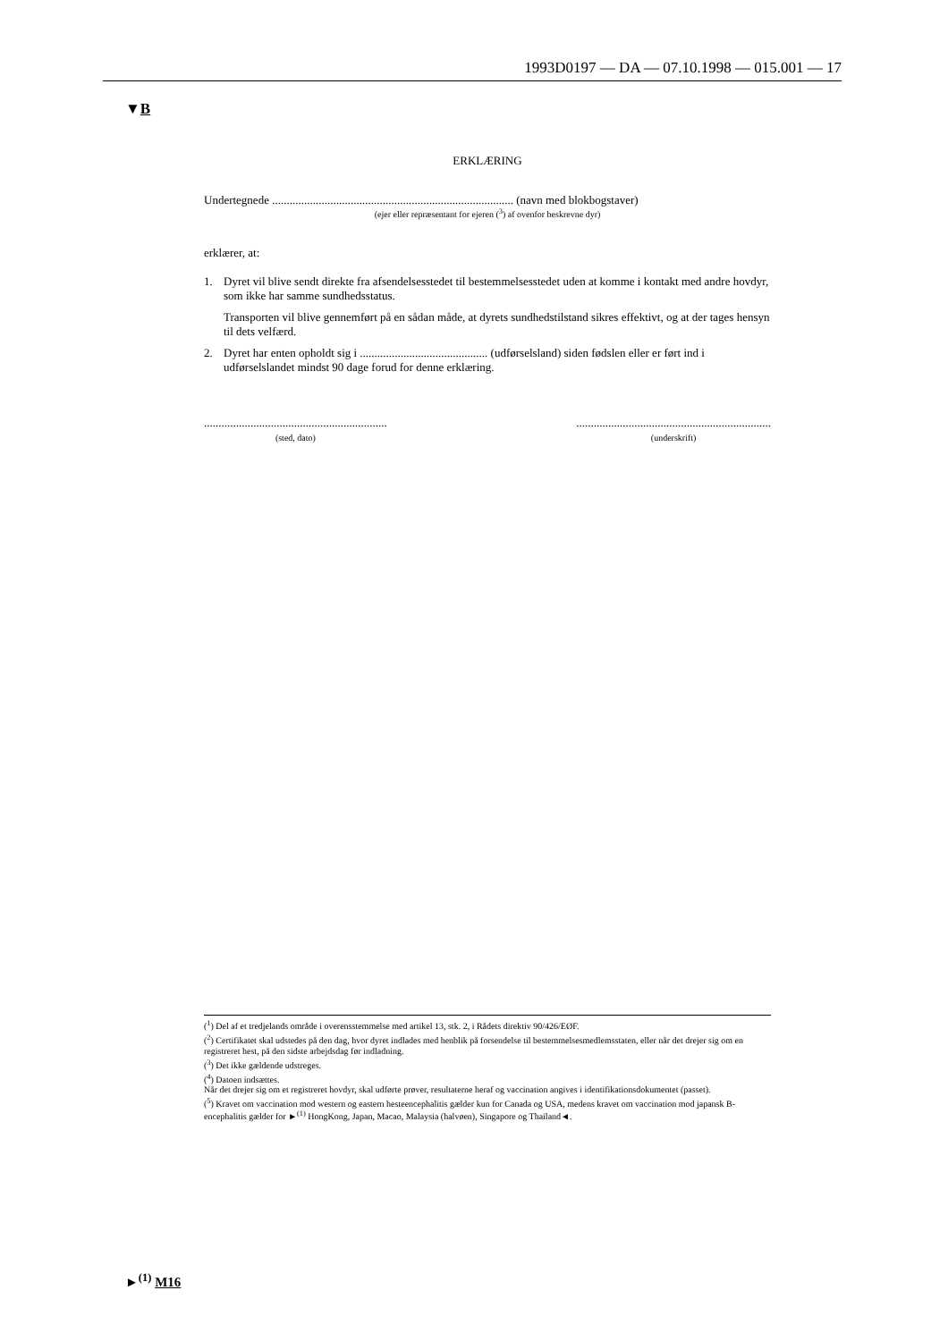1993D0197 — DA — 07.10.1998 — 015.001 — 17
▼B
ERKLÆRING
Undertegnede ................................................................................... (navn med blokbogstaver)
(ejer eller repræsentant for ejeren (<sup>3</sup>) af ovenfor beskrevne dyr)
erklærer, at:
1. Dyret vil blive sendt direkte fra afsendelsesstedet til bestemmelsesstedet uden at komme i kontakt med andre hovdyr, som ikke har samme sundhedsstatus.
Transporten vil blive gennemført på en sådan måde, at dyrets sundhedstilstand sikres effektivt, og at der tages hensyn til dets velfærd.
2. Dyret har enten opholdt sig i ............................................ (udførselsland) siden fødslen eller er ført ind i udførselslandet mindst 90 dage forud for denne erklæring.
...............................................................
(sted, dato)
...................................................................
(underskrift)
(<sup>1</sup>) Del af et tredjelands område i overensstemmelse med artikel 13, stk. 2, i Rådets direktiv 90/426/EØF.
(<sup>2</sup>) Certifikatet skal udstedes på den dag, hvor dyret indlades med henblik på forsendelse til bestemmelsesmedlemsstaten, eller når det drejer sig om en registreret hest, på den sidste arbejdsdag før indladning.
(<sup>3</sup>) Det ikke gældende udstreges.
(<sup>4</sup>) Datoen indsættes.
Når det drejer sig om et registreret hovdyr, skal udførte prøver, resultaterne heraf og vaccination angives i identifikationsdokumentet (passet).
(<sup>5</sup>) Kravet om vaccination mod western og eastern hesteencephalitis gælder kun for Canada og USA, medens kravet om vaccination mod japansk B-encephalitis gælder for ►<sup>(1)</sup> HongKong, Japan, Macao, Malaysia (halvøen), Singapore og Thailand◄.
►<sup>(1)</sup> M16